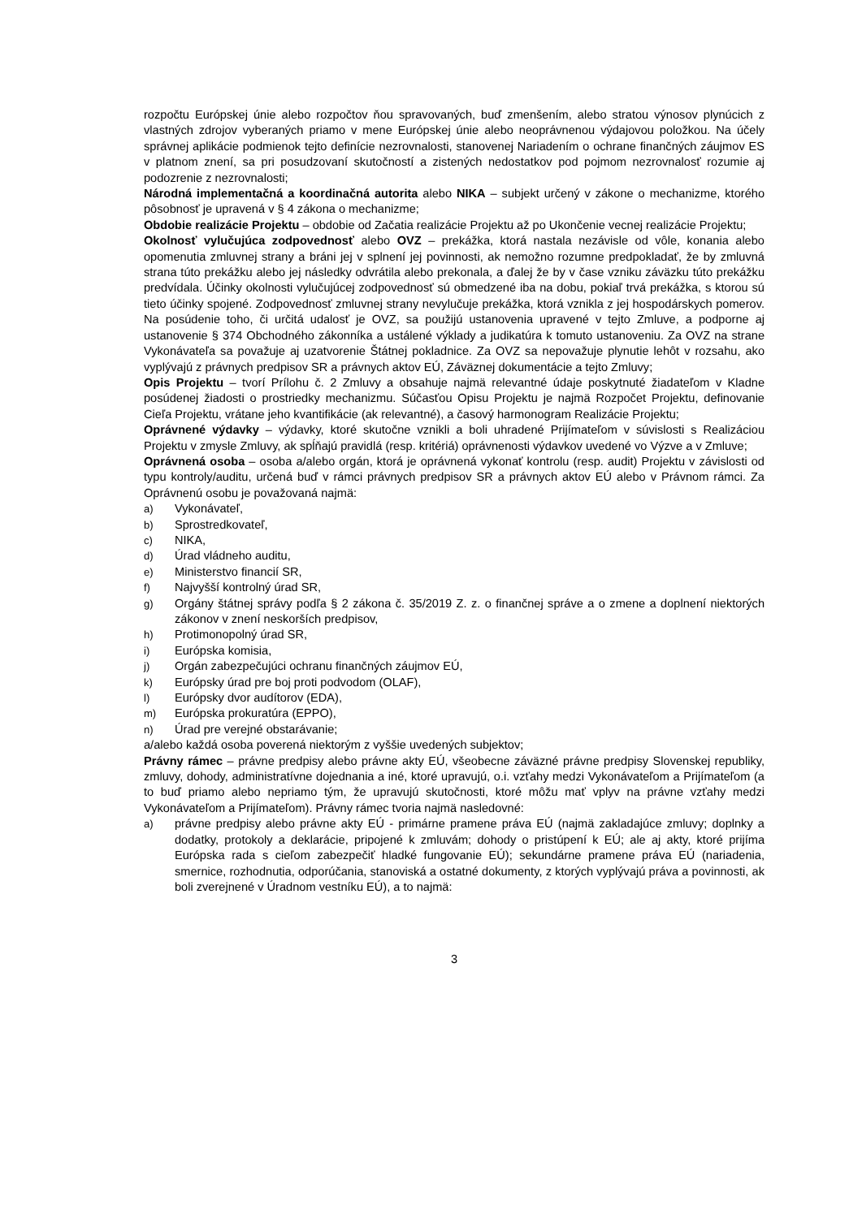rozpočtu Európskej únie alebo rozpočtov ňou spravovaných, buď zmenšením, alebo stratou výnosov plynúcich z vlastných zdrojov vyberaných priamo v mene Európskej únie alebo neoprávnenou výdajovou položkou. Na účely správnej aplikácie podmienok tejto definície nezrovnalosti, stanovenej Nariadením o ochrane finančných záujmov ES v platnom znení, sa pri posudzovaní skutočností a zistených nedostatkov pod pojmom nezrovnalosť rozumie aj podozrenie z nezrovnalosti;
Národná implementačná a koordinačná autorita alebo NIKA – subjekt určený v zákone o mechanizme, ktorého pôsobnosť je upravená v § 4 zákona o mechanizme;
Obdobie realizácie Projektu – obdobie od Začatia realizácie Projektu až po Ukončenie vecnej realizácie Projektu;
Okolnosť vylučujúca zodpovednosť alebo OVZ – prekážka, ktorá nastala nezávisle od vôle, konania alebo opomenutia zmluvnej strany a bráni jej v splnení jej povinnosti, ak nemožno rozumne predpokladať, že by zmluvná strana túto prekážku alebo jej následky odvrátila alebo prekonala, a ďalej že by v čase vzniku záväzku túto prekážku predvídala. Účinky okolnosti vylučujúcej zodpovednosť sú obmedzené iba na dobu, pokiaľ trvá prekážka, s ktorou sú tieto účinky spojené. Zodpovednosť zmluvnej strany nevylučuje prekážka, ktorá vznikla z jej hospodárskych pomerov. Na posúdenie toho, či určitá udalosť je OVZ, sa použijú ustanovenia upravené v tejto Zmluve, a podporne aj ustanovenie § 374 Obchodného zákonníka a ustálené výklady a judikatúra k tomuto ustanoveniu. Za OVZ na strane Vykonávateľa sa považuje aj uzatvorenie Štátnej pokladnice. Za OVZ sa nepovažuje plynutie lehôt v rozsahu, ako vyplývajú z právnych predpisov SR a právnych aktov EÚ, Záväznej dokumentácie a tejto Zmluvy;
Opis Projektu – tvorí Prílohu č. 2 Zmluvy a obsahuje najmä relevantné údaje poskytnuté žiadateľom v Kladne posúdenej žiadosti o prostriedky mechanizmu. Súčasťou Opisu Projektu je najmä Rozpočet Projektu, definovanie Cieľa Projektu, vrátane jeho kvantifikácie (ak relevantné), a časový harmonogram Realizácie Projektu;
Oprávnené výdavky – výdavky, ktoré skutočne vznikli a boli uhradené Prijímateľom v súvislosti s Realizáciou Projektu v zmysle Zmluvy, ak spĺňajú pravidlá (resp. kritériá) oprávnenosti výdavkov uvedené vo Výzve a v Zmluve;
Oprávnená osoba – osoba a/alebo orgán, ktorá je oprávnená vykonať kontrolu (resp. audit) Projektu v závislosti od typu kontroly/auditu, určená buď v rámci právnych predpisov SR a právnych aktov EÚ alebo v Právnom rámci. Za Oprávnenú osobu je považovaná najmä:
a) Vykonávateľ,
b) Sprostredkovateľ,
c) NIKA,
d) Úrad vládneho auditu,
e) Ministerstvo financií SR,
f) Najvyšší kontrolný úrad SR,
g) Orgány štátnej správy podľa § 2 zákona č. 35/2019 Z. z. o finančnej správe a o zmene a doplnení niektorých zákonov v znení neskorších predpisov,
h) Protimonopolný úrad SR,
i) Európska komisia,
j) Orgán zabezpečujúci ochranu finančných záujmov EÚ,
k) Európsky úrad pre boj proti podvodom (OLAF),
l) Európsky dvor audítorov (EDA),
m) Európska prokuratúra (EPPO),
n) Úrad pre verejné obstarávanie;
a/alebo každá osoba poverená niektorým z vyššie uvedených subjektov;
Právny rámec – právne predpisy alebo právne akty EÚ, všeobecne záväzné právne predpisy Slovenskej republiky, zmluvy, dohody, administratívne dojednania a iné, ktoré upravujú, o.i. vzťahy medzi Vykonávateľom a Prijímateľom (a to buď priamo alebo nepriamo tým, že upravujú skutočnosti, ktoré môžu mať vplyv na právne vzťahy medzi Vykonávateľom a Prijímateľom). Právny rámec tvoria najmä nasledovné:
a) právne predpisy alebo právne akty EÚ - primárne pramene práva EÚ (najmä zakladajúce zmluvy; doplnky a dodatky, protokoly a deklarácie, pripojené k zmluvám; dohody o pristúpení k EÚ; ale aj akty, ktoré prijíma Európska rada s cieľom zabezpečiť hladké fungovanie EÚ); sekundárne pramene práva EÚ (nariadenia, smernice, rozhodnutia, odporúčania, stanoviská a ostatné dokumenty, z ktorých vyplývajú práva a povinnosti, ak boli zverejnené v Úradnom vestníku EÚ), a to najmä:
3